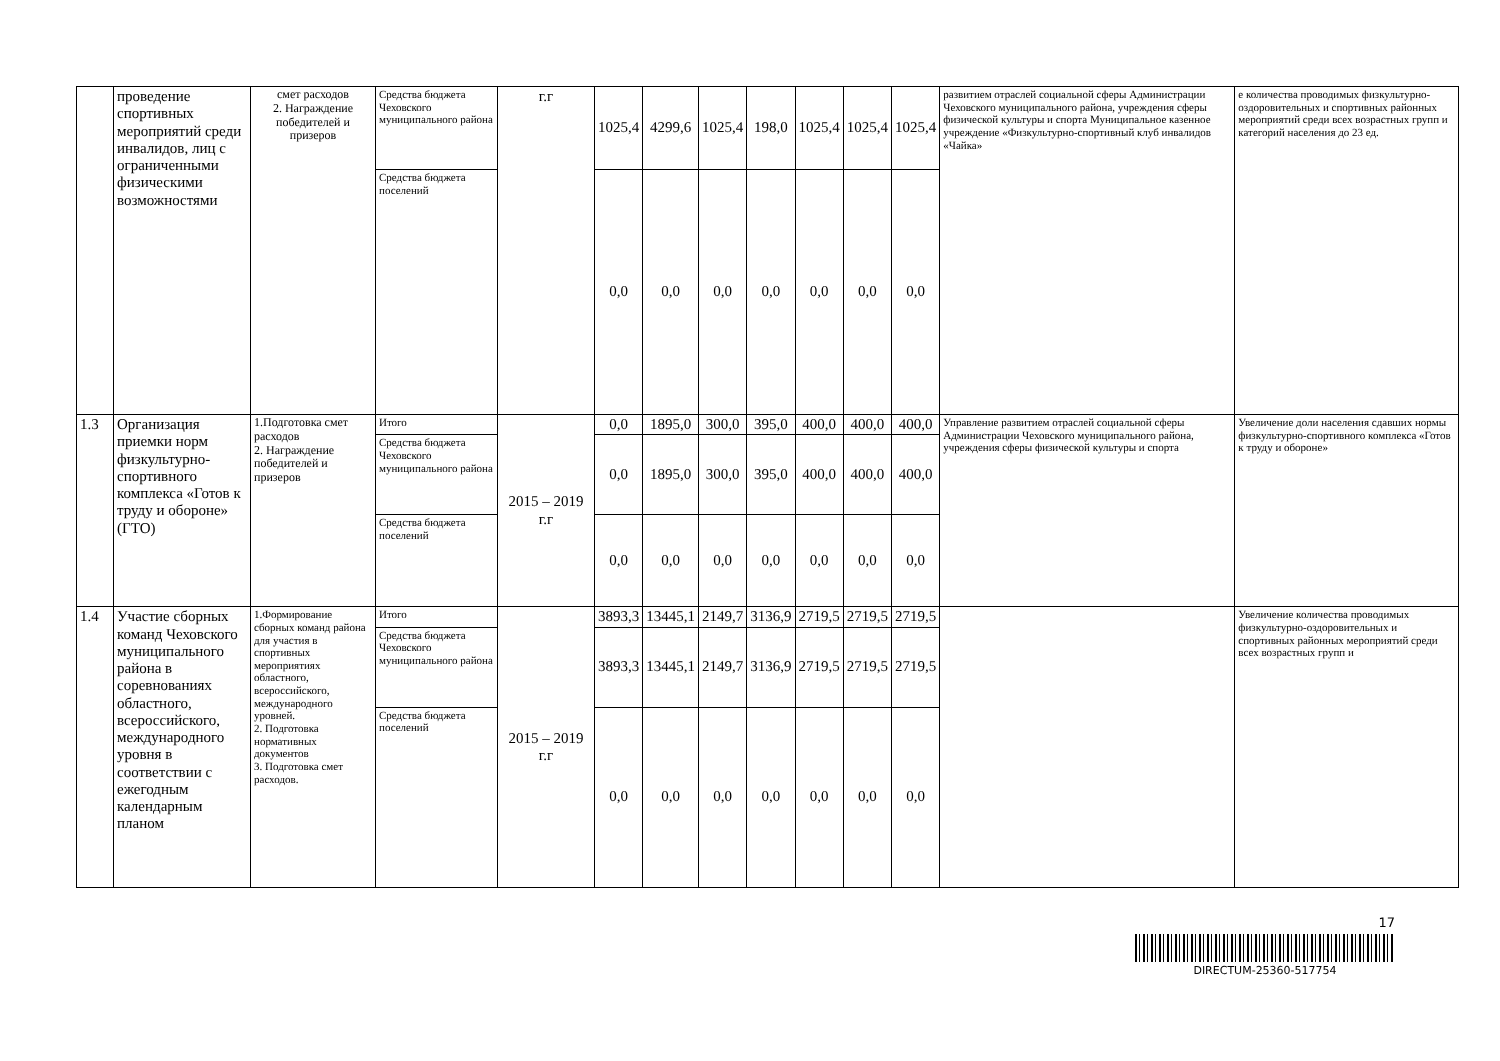| | проведение спортивных мероприятий среди инвалидов, лиц с ограниченными физическими возможностями | смет расходов 2. Награждение победителей и призеров | Средства бюджета Чеховского муниципального района | г.г | 1025,4 | 4299,6 | 1025,4 | 198,0 | 1025,4 | 1025,4 | 1025,4 | развитием отраслей социальной сферы Администрации Чеховского муниципального района, учреждения сферы физической культуры и спорта Муниципальное казенное учреждение «Физкультурно-спортивный клуб инвалидов «Чайка» | е количества проводимых физкультурно-оздоровительных и спортивных районных мероприятий среди всех возрастных групп и категорий населения до 23 ед. |
| | | | Средства бюджета поселений | | 0,0 | 0,0 | 0,0 | 0,0 | 0,0 | 0,0 | 0,0 | | |
| 1.3 | Организация приемки норм физкультурно-спортивного комплекса «Готов к труду и обороне» (ГТО) | 1.Подготовка смет расходов 2. Награждение победителей и призеров | Итого | 2015 – 2019 г.г | 0,0 | 1895,0 | 300,0 | 395,0 | 400,0 | 400,0 | 400,0 | Управление развитием отраслей социальной сферы Администрации Чеховского муниципального района, учреждения сферы физической культуры и спорта | Увеличение доли населения сдавших нормы физкультурно-спортивного комплекса «Готов к труду и обороне» |
| | | | Средства бюджета Чеховского муниципального района | | 0,0 | 1895,0 | 300,0 | 395,0 | 400,0 | 400,0 | 400,0 | | |
| | | | Средства бюджета поселений | | 0,0 | 0,0 | 0,0 | 0,0 | 0,0 | 0,0 | 0,0 | | |
| 1.4 | Участие сборных команд Чеховского муниципального района в соревнованиях областного, всероссийского, международного уровня в соответствии с ежегодным календарным планом | 1.Формирование сборных команд района для участия в спортивных мероприятиях областного, всероссийского, международного уровней. 2. Подготовка нормативных документов 3. Подготовка смет расходов. | Итого | 2015 – 2019 г.г | 3893,3 | 13445,1 | 2149,7 | 3136,9 | 2719,5 | 2719,5 | 2719,5 | | Увеличение количества проводимых физкультурно-оздоровительных и спортивных районных мероприятий среди всех возрастных групп и |
| | | | Средства бюджета Чеховского муниципального района | | 3893,3 | 13445,1 | 2149,7 | 3136,9 | 2719,5 | 2719,5 | 2719,5 | | |
| | | | Средства бюджета поселений | | 0,0 | 0,0 | 0,0 | 0,0 | 0,0 | 0,0 | 0,0 | | |
17
DIRECTUM-25360-517754